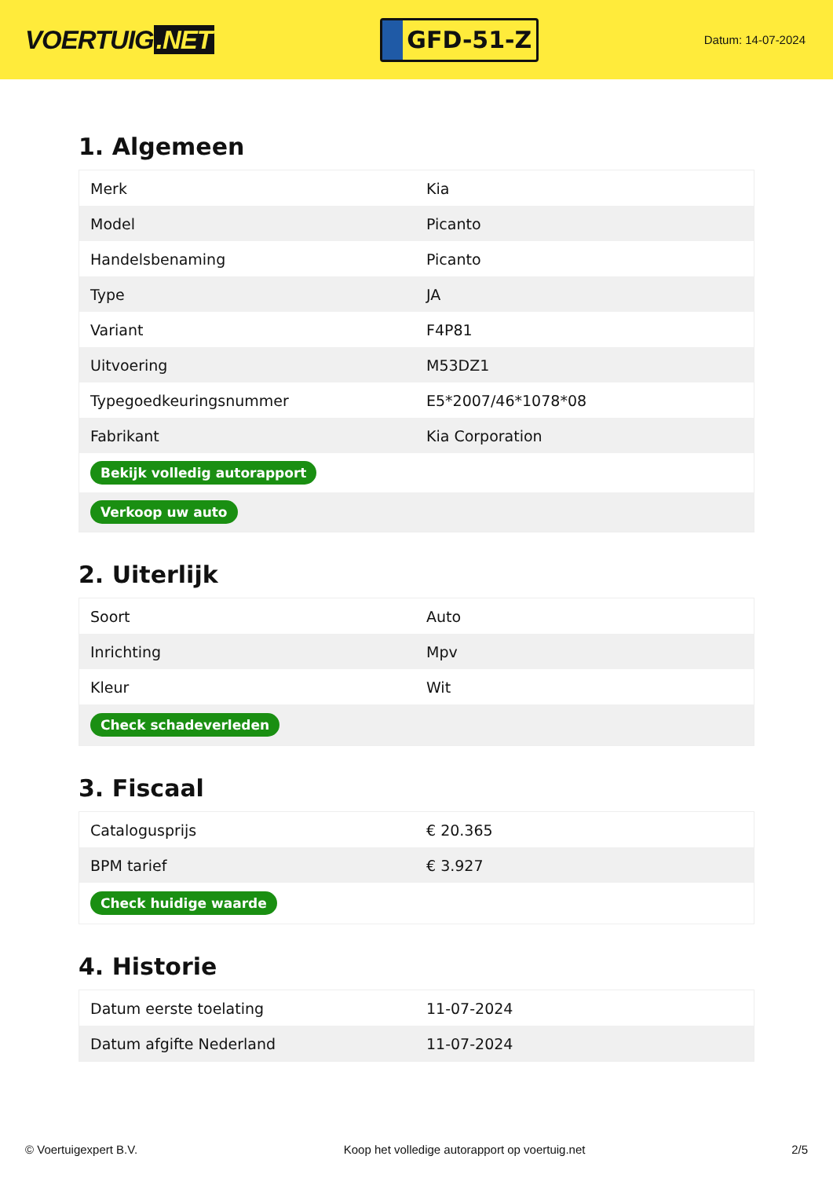VOERTUIG.NET
GFD-51-Z
Datum: 14-07-2024
1. Algemeen
| Merk | Kia |
| Model | Picanto |
| Handelsbenaming | Picanto |
| Type | JA |
| Variant | F4P81 |
| Uitvoering | M53DZ1 |
| Typegoedkeuringsnummer | E5*2007/46*1078*08 |
| Fabrikant | Kia Corporation |
| Bekijk volledig autorapport | |
| Verkoop uw auto | |
2. Uiterlijk
| Soort | Auto |
| Inrichting | Mpv |
| Kleur | Wit |
| Check schadeverleden | |
3. Fiscaal
| Catalogusprijs | € 20.365 |
| BPM tarief | € 3.927 |
| Check huidige waarde | |
4. Historie
| Datum eerste toelating | 11-07-2024 |
| Datum afgifte Nederland | 11-07-2024 |
© Voertuigexpert B.V. Koop het volledige autorapport op voertuig.net 2/5